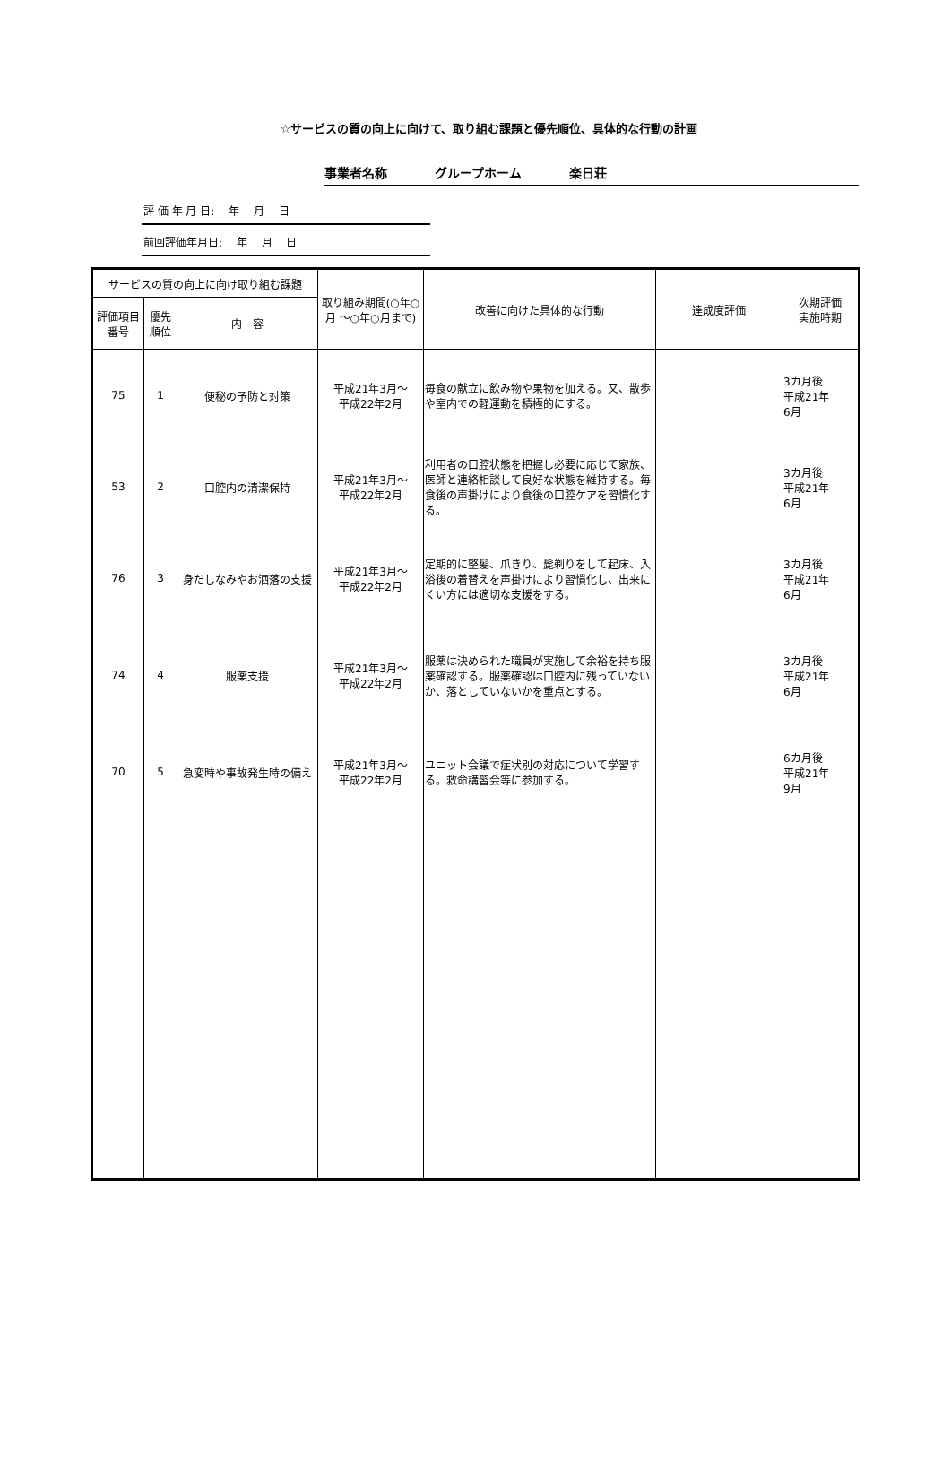☆サービスの質の向上に向けて、取り組む課題と優先順位、具体的な行動の計画
事業者名称 グループホーム 楽日荘
評 価 年 月 日:　 年　 月　 日
前回評価年月日:　 年　 月　 日
| サービスの質の向上に向け取り組む課題 | | | 取り組み期間(○年○月 ～○年○月まで) | 改善に向けた具体的な行動 | 達成度評価 | 次期評価 実施時期 |
| --- | --- | --- | --- | --- | --- | --- |
| 評価項目番号 | 優先順位 | 内 容 | | | | |
| 75 | 1 | 便秘の予防と対策 | 平成21年3月～ 平成22年2月 | 毎食の献立に飲み物や果物を加える。又、散歩や室内での軽運動を積極的にする。 | | 3カ月後 平成21年 6月 |
| 53 | 2 | 口腔内の清潔保持 | 平成21年3月～ 平成22年2月 | 利用者の口腔状態を把握し必要に応じて家族、医師と連絡相談して良好な状態を維持する。毎食後の声掛けにより食後の口腔ケアを習慣化する。 | | 3カ月後 平成21年 6月 |
| 76 | 3 | 身だしなみやお洒落の支援 | 平成21年3月～ 平成22年2月 | 定期的に整髪、爪きり、髭剃りをして起床、入浴後の着替えを声掛けにより習慣化し、出来にくい方には適切な支援をする。 | | 3カ月後 平成21年 6月 |
| 74 | 4 | 服薬支援 | 平成21年3月～ 平成22年2月 | 服薬は決められた職員が実施して余裕を持ち服薬確認する。服薬確認は口腔内に残っていないか、落としていないかを重点とする。 | | 3カ月後 平成21年 6月 |
| 70 | 5 | 急変時や事故発生時の備え | 平成21年3月～ 平成22年2月 | ユニット会議で症状別の対応について学習する。救命講習会等に参加する。 | | 6カ月後 平成21年 9月 |